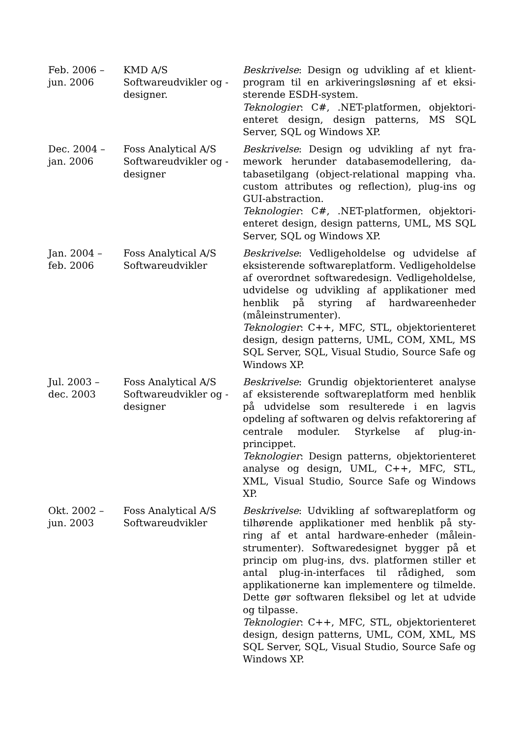| Feb. 2006 – jun. 2006 | KMD A/S Softwareudvikler og -designer. | Beskrivelse : Design og udvikling af et klient­program til en arkiveringsløsning af et eksi­sterende ESDH-system. Teknologier : C#, .NET-platformen, objektori­enteret design, design patterns, MS SQL Server, SQL og Windows XP. |
| Dec. 2004 – jan. 2006 | Foss Analytical A/S Softwareudvikler og -designer | Beskrivelse : Design og udvikling af nyt fra­mework herunder databasemodellering, da­tabasetilgang (object-relational mapping vha. custom attributes og reflection), plug-ins og GUI-abstraction. Teknologier : C#, .NET-platformen, objektori­enteret design, design patterns, UML, MS SQL Server, SQL og Windows XP. |
| Jan. 2004 – feb. 2006 | Foss Analytical A/S Softwareudvikler | Beskrivelse : Vedligeholdelse og udvidelse af eksisterende softwareplatform. Vedligehol­delse af overordnet softwaredesign. Vedlige­holdelse, udvidelse og udvikling af applikati­oner med henblik på styring af hardware­enheder (måleinstrumenter). Teknologier : C++, MFC, STL, objektorienteret design, design patterns, UML, COM, XML, MS SQL Server, SQL, Visual Studio, Source Safe og Windows XP. |
| Jul. 2003 – dec. 2003 | Foss Analytical A/S Softwareudvikler og -designer | Beskrivelse : Grundig objektorienteret analy­se af eksisterende softwareplatform med henblik på udvidelse som resulterede i en lagvis opdeling af softwaren og delvis refak­torering af centrale moduler. Styrkelse af plug-in-princippet. Teknologier : Design patterns, objektoriente­ret analyse og design, UML, C++, MFC, STL, XML, Visual Studio, Source Safe og Win­dows XP. |
| Okt. 2002 – jun. 2003 | Foss Analytical A/S Softwareudvikler | Beskrivelse : Udvikling af softwareplatform og tilhørende applikationer med henblik på sty­ring af et antal hardware-enheder (målein­strumenter). Softwaredesignet bygger på et princip om plug-ins, dvs. platformen stiller et antal plug-in-interfaces til rådighed, som applikationerne kan implementere og tilmel­de. Dette gør softwaren fleksibel og let at ud­vide og tilpasse. Teknologier : C++, MFC, STL, objektorienteret design, design patterns, UML, COM, XML, MS SQL Server, SQL, Visual Studio, Source Safe og Windows XP. |